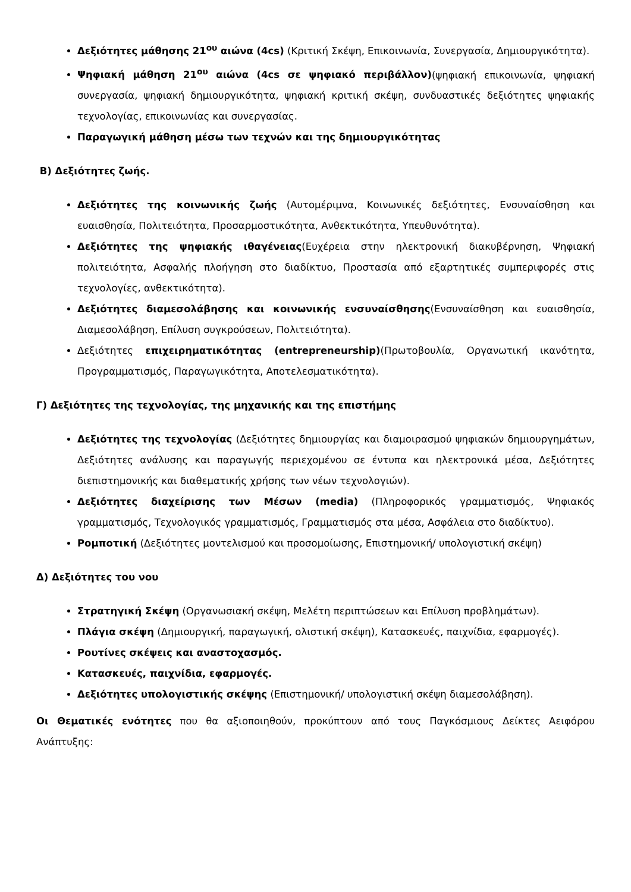Δεξιότητες μάθησης 21<sup>ου</sup> αιώνα (4cs) (Κριτική Σκέψη, Επικοινωνία, Συνεργασία, Δημιουργικότητα).
Ψηφιακή μάθηση 21<sup>ου</sup> αιώνα (4cs σε ψηφιακό περιβάλλον)(ψηφιακή επικοινωνία, ψηφιακή συνεργασία, ψηφιακή δημιουργικότητα, ψηφιακή κριτική σκέψη, συνδυαστικές δεξιότητες ψηφιακής τεχνολογίας, επικοινωνίας και συνεργασίας.
Παραγωγική μάθηση μέσω των τεχνών και της δημιουργικότητας
Β) Δεξιότητες ζωής.
Δεξιότητες της κοινωνικής ζωής (Αυτομέριμνα, Κοινωνικές δεξιότητες, Ενσυναίσθηση και ευαισθησία, Πολιτειότητα, Προσαρμοστικότητα, Ανθεκτικότητα, Υπευθυνότητα).
Δεξιότητες της ψηφιακής ιθαγένειας(Ευχέρεια στην ηλεκτρονική διακυβέρνηση, Ψηφιακή πολιτειότητα, Ασφαλής πλοήγηση στο διαδίκτυο, Προστασία από εξαρτητικές συμπεριφορές στις τεχνολογίες, ανθεκτικότητα).
Δεξιότητες διαμεσολάβησης και κοινωνικής ενσυναίσθησης(Ενσυναίσθηση και ευαισθησία, Διαμεσολάβηση, Επίλυση συγκρούσεων, Πολιτειότητα).
Δεξιότητες επιχειρηματικότητας (entrepreneurship)(Πρωτοβουλία, Οργανωτική ικανότητα, Προγραμματισμός, Παραγωγικότητα, Αποτελεσματικότητα).
Γ) Δεξιότητες της τεχνολογίας, της μηχανικής και της επιστήμης
Δεξιότητες της τεχνολογίας (Δεξιότητες δημιουργίας και διαμοιρασμού ψηφιακών δημιουργημάτων, Δεξιότητες ανάλυσης και παραγωγής περιεχομένου σε έντυπα και ηλεκτρονικά μέσα, Δεξιότητες διεπιστημονικής και διαθεματικής χρήσης των νέων τεχνολογιών).
Δεξιότητες διαχείρισης των Μέσων (media) (Πληροφορικός γραμματισμός, Ψηφιακός γραμματισμός, Τεχνολογικός γραμματισμός, Γραμματισμός στα μέσα, Ασφάλεια στο διαδίκτυο).
Ρομποτική (Δεξιότητες μοντελισμού και προσομοίωσης, Επιστημονική/ υπολογιστική σκέψη)
Δ) Δεξιότητες του νου
Στρατηγική Σκέψη (Οργανωσιακή σκέψη, Μελέτη περιπτώσεων και Επίλυση προβλημάτων).
Πλάγια σκέψη (Δημιουργική, παραγωγική, ολιστική σκέψη), Κατασκευές, παιχνίδια, εφαρμογές).
Ρουτίνες σκέψεις και αναστοχασμός.
Κατασκευές, παιχνίδια, εφαρμογές.
Δεξιότητες υπολογιστικής σκέψης (Επιστημονική/ υπολογιστική σκέψη διαμεσολάβηση).
Οι Θεματικές ενότητες που θα αξιοποιηθούν, προκύπτουν από τους Παγκόσμιους Δείκτες Αειφόρου Ανάπτυξης: